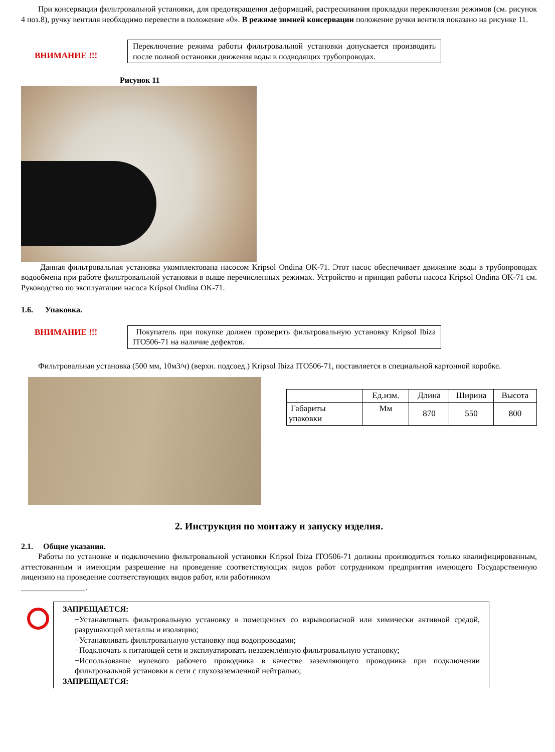При консервации фильтровальной установки, для предотвращения деформаций, растрескивания прокладки переключения режимов (см. рисунок 4 поз.8), ручку вентиля необходимо перевести в положение «0». В режиме зимней консервации положение ручки вентиля показано на рисунке 11.
ВНИМАНИЕ !!!
Переключение режима работы фильтровальной установки допускается производить после полной остановки движения воды в подводящих трубопроводах.
Рисунок 11
Данная фильтровальная установка укомплектована насосом Kripsol Ondina OK-71. Этот насос обеспечивает движение воды в трубопроводах водообмена при работе фильтровальной установки в выше перечисленных режимах. Устройство и принцип работы насоса Kripsol Ondina OK-71 см. Руководство по эксплуатации насоса Kripsol Ondina OK-71.
1.6. Упаковка.
ВНИМАНИЕ !!! Покупатель при покупке должен проверить фильтровальную установку Kripsol Ibiza ITO506-71 на наличие дефектов.
Фильтровальная установка (500 мм, 10м3/ч) (верхн. подсоед.) Kripsol Ibiza ITO506-71, поставляется в специальной картонной коробке.
| | Ед.изм. | Длина | Ширина | Высота |
| Габариты упаковки | Мм | 870 | 550 | 800 |
2. Инструкция по монтажу и запуску изделия.
2.1. Общие указания.
Работы по установке и подключению фильтровальной установки Kripsol Ibiza ITO506-71 должны производиться только квалифицированным, аттестованным и имеющим разрешение на проведение соответствующих видов работ сотрудником предприятия имеющего Государственную лицензию на проведение соответствующих видов работ, или работником
________________.
ЗАПРЕЩАЕТСЯ:
−Устанавливать фильтровальную установку в помещениях со взрывоопасной или химически активной средой, разрушающей металлы и изоляцию;
−Устанавливать фильтровальную установку под водопроводами;
−Подключать к питающей сети и эксплуатировать незаземлённую фильтровальную установку;
−Использование нулевого рабочего проводника в качестве заземляющего проводника при подключении фильтровальной установки к сети с глухозаземленной нейтралью;
ЗАПРЕЩАЕТСЯ: